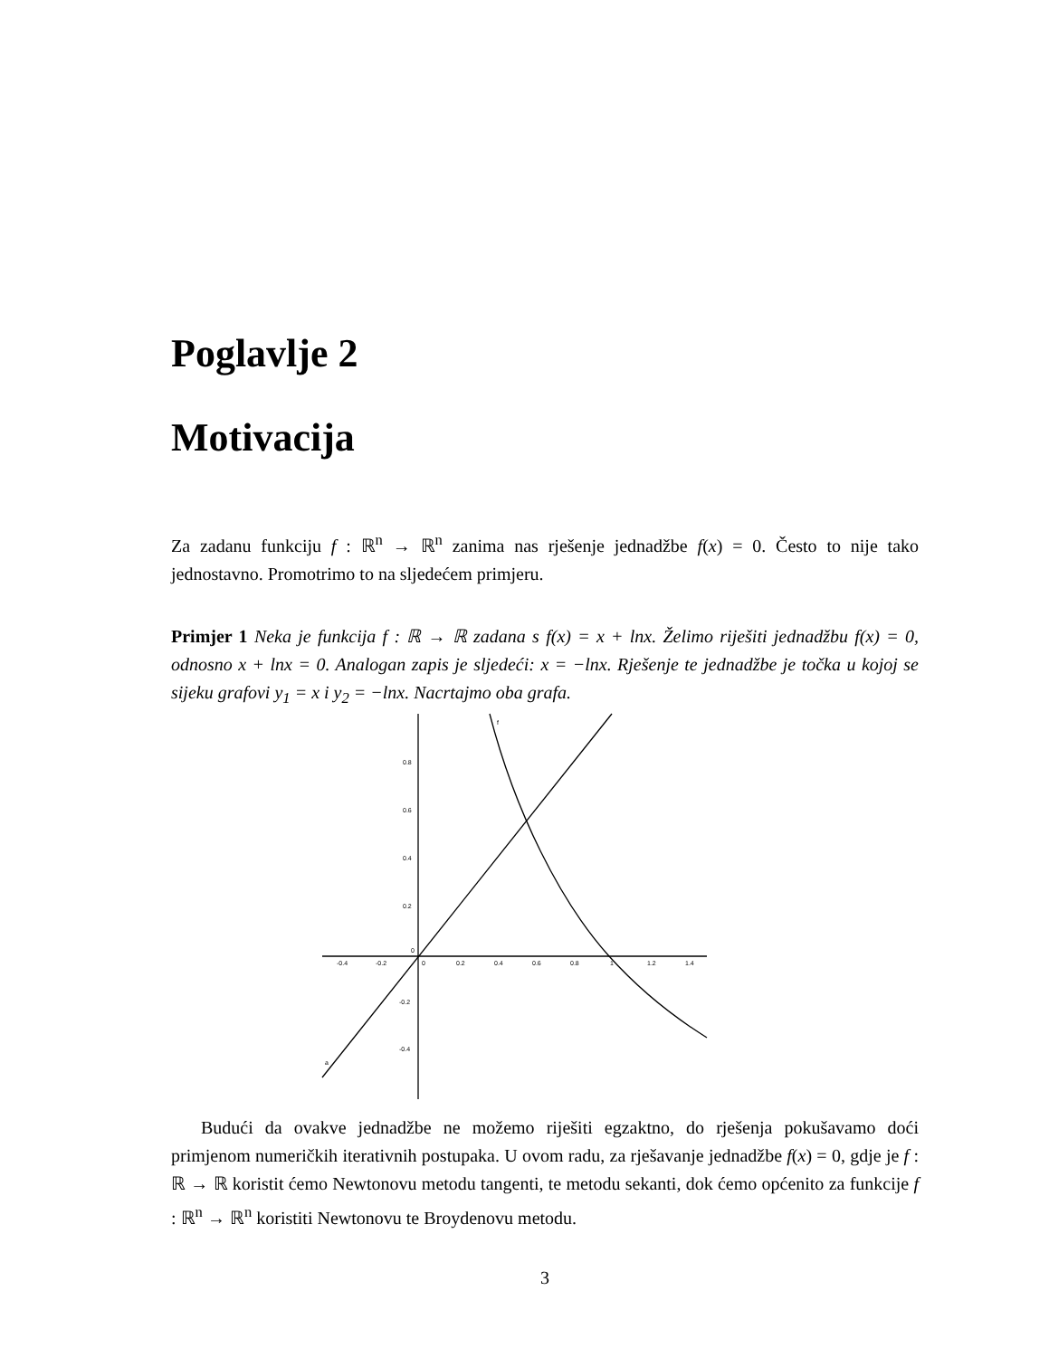Poglavlje 2
Motivacija
Za zadanu funkciju f : ℝ<sup>n</sup> → ℝ<sup>n</sup> zanima nas rješenje jednadžbe f(x) = 0. Često to nije tako jednostavno. Promotrimo to na sljedećem primjeru.
Primjer 1 Neka je funkcija f : ℝ → ℝ zadana s f(x) = x + lnx. Želimo riješiti jednadžbu f(x) = 0, odnosno x + lnx = 0. Analogan zapis je sljedeći: x = −lnx. Rješenje te jednadžbe je točka u kojoj se sijeku grafovi y<sub>1</sub> = x i y<sub>2</sub> = −lnx. Nacrtajmo oba grafa.
0.8
0.6
0.4
0.2
0
-0.2
-0.4
-0.4
-0.2
0
0.2
0.4
0.6
0.8
1
1.2
1.4
f
a
Budući da ovakve jednadžbe ne možemo riješiti egzaktno, do rješenja pokušavamo doći primjenom numeričkih iterativnih postupaka. U ovom radu, za rješavanje jednadžbe f(x) = 0, gdje je f : ℝ → ℝ koristit ćemo Newtonovu metodu tangenti, te metodu sekanti, dok ćemo općenito za funkcije f : ℝ<sup>n</sup> → ℝ<sup>n</sup> koristiti Newtonovu te Broydenovu metodu.
3